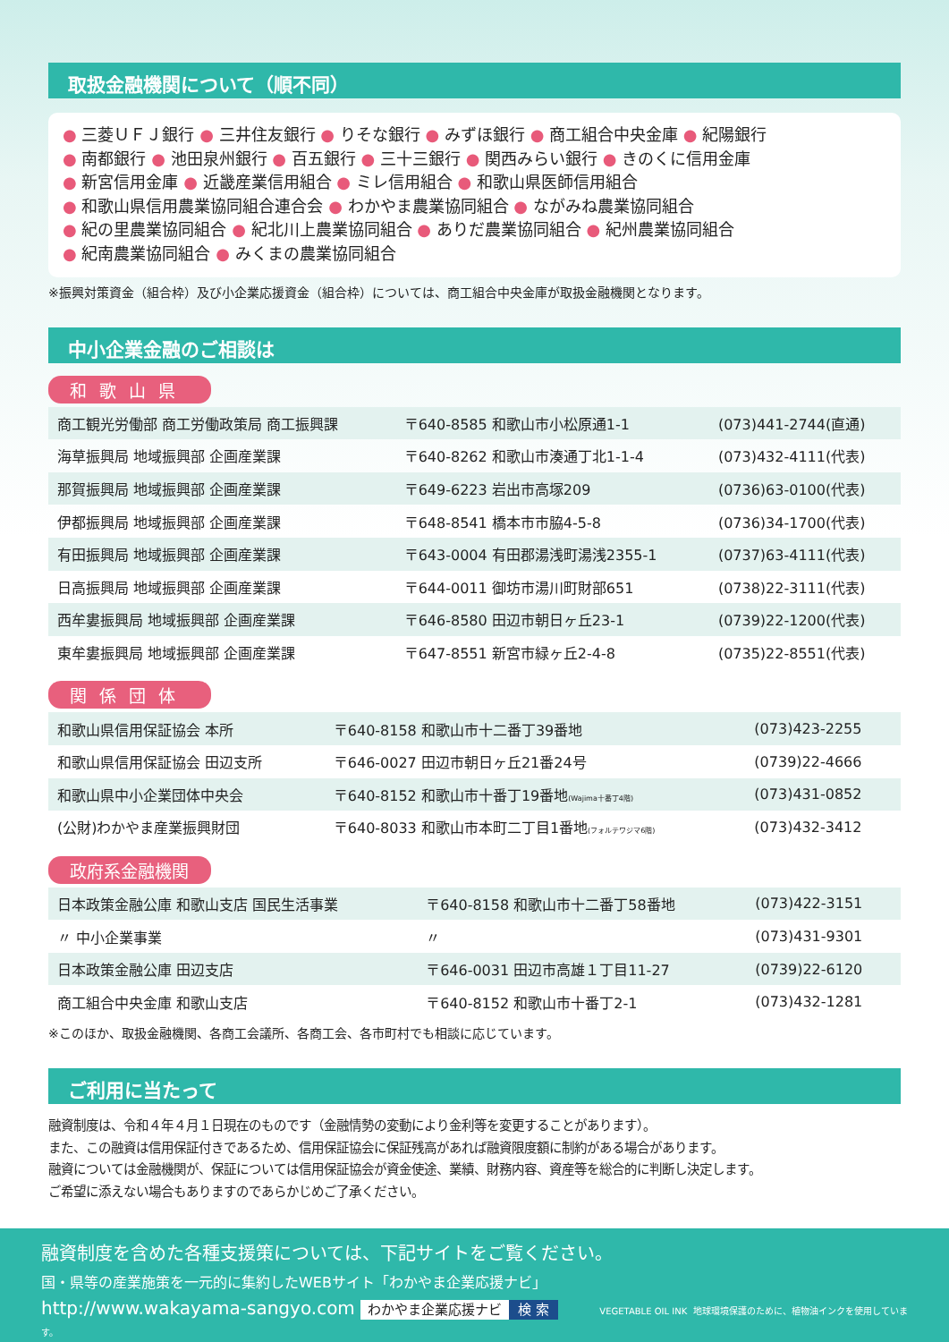取扱金融機関について（順不同）
● 三菱ＵＦＪ銀行 ● 三井住友銀行 ● りそな銀行 ● みずほ銀行 ● 商工組合中央金庫 ● 紀陽銀行
● 南都銀行 ● 池田泉州銀行 ● 百五銀行 ● 三十三銀行 ● 関西みらい銀行 ● きのくに信用金庫
● 新宮信用金庫 ● 近畿産業信用組合 ● ミレ信用組合 ● 和歌山県医師信用組合
● 和歌山県信用農業協同組合連合会 ● わかやま農業協同組合 ● ながみね農業協同組合
● 紀の里農業協同組合 ● 紀北川上農業協同組合 ● ありだ農業協同組合 ● 紀州農業協同組合
● 紀南農業協同組合 ● みくまの農業協同組合
※振興対策資金（組合枠）及び小企業応援資金（組合枠）については、商工組合中央金庫が取扱金融機関となります。
中小企業金融のご相談は
和歌山県
| 商工観光労働部 商工労働政策局 商工振興課 | 〒640-8585 和歌山市小松原通1-1 | (073)441-2744(直通) |
| 海草振興局 地域振興部 企画産業課 | 〒640-8262 和歌山市湊通丁北1-1-4 | (073)432-4111(代表) |
| 那賀振興局 地域振興部 企画産業課 | 〒649-6223 岩出市高塚209 | (0736)63-0100(代表) |
| 伊都振興局 地域振興部 企画産業課 | 〒648-8541 橋本市市脇4-5-8 | (0736)34-1700(代表) |
| 有田振興局 地域振興部 企画産業課 | 〒643-0004 有田郡湯浅町湯浅2355-1 | (0737)63-4111(代表) |
| 日高振興局 地域振興部 企画産業課 | 〒644-0011 御坊市湯川町財部651 | (0738)22-3111(代表) |
| 西牟婁振興局 地域振興部 企画産業課 | 〒646-8580 田辺市朝日ヶ丘23-1 | (0739)22-1200(代表) |
| 東牟婁振興局 地域振興部 企画産業課 | 〒647-8551 新宮市緑ヶ丘2-4-8 | (0735)22-8551(代表) |
関係団体
| 和歌山県信用保証協会 本所 | 〒640-8158 和歌山市十二番丁39番地 | (073)423-2255 |
| 和歌山県信用保証協会 田辺支所 | 〒646-0027 田辺市朝日ヶ丘21番24号 | (0739)22-4666 |
| 和歌山県中小企業団体中央会 | 〒640-8152 和歌山市十番丁19番地 (Wajima十番丁4階) | (073)431-0852 |
| (公財)わかやま産業振興財団 | 〒640-8033 和歌山市本町二丁目1番地 (フォルテワジマ6階) | (073)432-3412 |
政府系金融機関
| 日本政策金融公庫 和歌山支店 国民生活事業 | 〒640-8158 和歌山市十二番丁58番地 | (073)422-3151 |
| 〃 中小企業事業 | 〃 | (073)431-9301 |
| 日本政策金融公庫 田辺支店 | 〒646-0031 田辺市高雄１丁目11-27 | (0739)22-6120 |
| 商工組合中央金庫 和歌山支店 | 〒640-8152 和歌山市十番丁2-1 | (073)432-1281 |
※このほか、取扱金融機関、各商工会議所、各商工会、各市町村でも相談に応じています。
ご利用に当たって
融資制度は、令和４年４月１日現在のものです（金融情勢の変動により金利等を変更することがあります）。
また、この融資は信用保証付きであるため、信用保証協会に保証残高があれば融資限度額に制約がある場合があります。
融資については金融機関が、保証については信用保証協会が資金使途、業績、財務内容、資産等を総合的に判断し決定します。
ご希望に添えない場合もありますのであらかじめご了承ください。
融資制度を含めた各種支援策については、下記サイトをご覧ください。
国・県等の産業施策を一元的に集約したWEBサイト「わかやま企業応援ナビ」
http://www.wakayama-sangyo.com わかやま企業応援ナビ 検 索 VEGETABLE OIL INK 地球環境保護のために、植物油インクを使用しています。